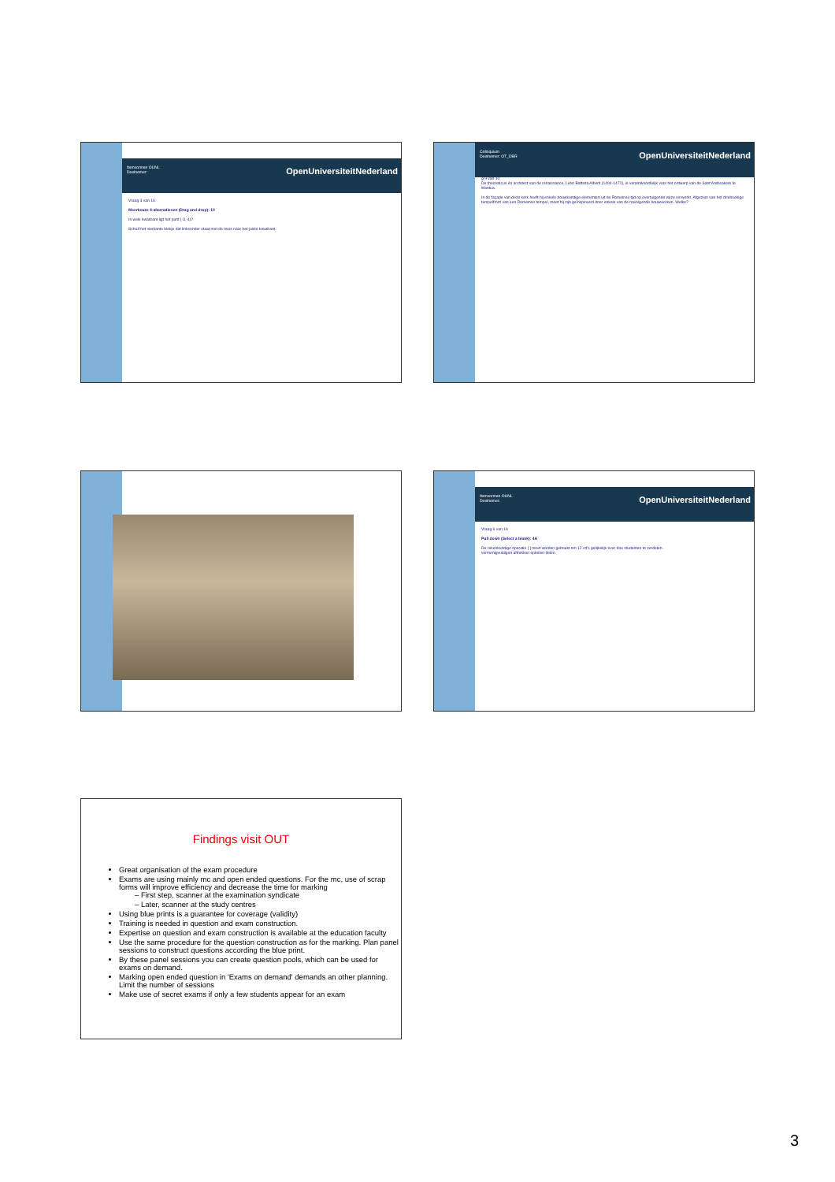Itemvormen OUNL
Deelnemer: OpenUniversiteitNederland
Vraag 3 van 16
Meerkeuze 4-alternatieven (Drag and drop): 10
In welk kwadrant ligt het punt (-3, 4)?
Schuif het vierkante blokje dat linksonder staat met de muis naar het juiste kwadrant.
Colloquium
Deelnemer: OT_DBR OpenUniversiteitNederland
g 9 van 10
De theoreticus én architect van de renaissance, Leon Battista Alberti (1404-1472), is verantwoordelijk voor het ontwerp van de Sant'Andreakerk te Mantua.
In de façade van deze kerk heeft hij enkele bouwkundige elementen uit de Romeinse tijd op overtuigende wijze verwerkt. Afgezien van het driehoekige tempelfront van een Romeinse tempel, moet hij zijn geïnspireerd door enkele van de navolgende bouwwerken. Welke?
Itemvormen OUNL
Deelnemer: OpenUniversiteitNederland
Vraag 6 van 16
Pull down (Select a blank): 4A
De rekenkundige operatie [ ] moet worden gebruikt om 12 cd's gelijkelijk over drie studenten te verdelen.
vermenigvuldigen aftrekken optellen delen
Findings visit OUT
Great organisation of the exam procedure
Exams are using mainly mc and open ended questions. For the mc, use of scrap forms will improve efficiency and decrease the time for marking
– First step, scanner at the examination syndicate
– Later, scanner at the study centres
Using blue prints is a guarantee for coverage (validity)
Training is needed in question and exam construction.
Expertise on question and exam construction is available at the education faculty
Use the same procedure for the question construction as for the marking. Plan panel sessions to construct questions according the blue print.
By these panel sessions you can create question pools, which can be used for exams on demand.
Marking open ended question in 'Exams on demand' demands an other planning. Limit the number of sessions
Make use of secret exams if only a few students appear for an exam
3